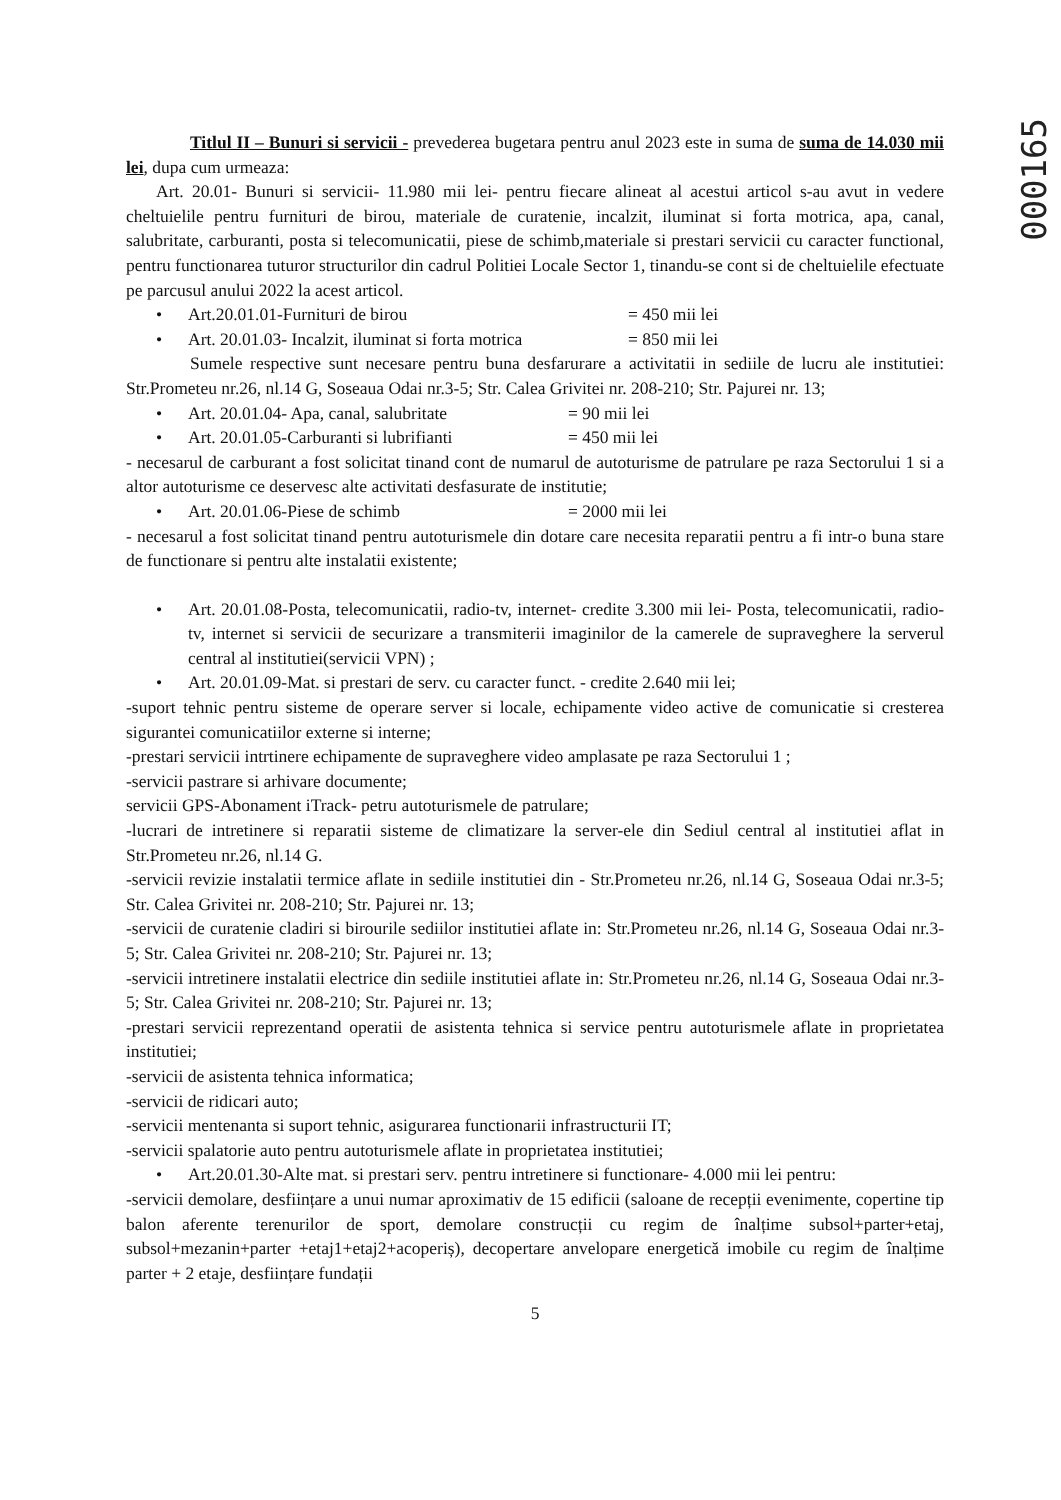000165
Titlul II – Bunuri si servicii - prevederea bugetara pentru anul 2023 este in suma de suma de 14.030 mii lei, dupa cum urmeaza:
Art. 20.01- Bunuri si servicii- 11.980 mii lei- pentru fiecare alineat al acestui articol s-au avut in vedere cheltuielile pentru furnituri de birou, materiale de curatenie, incalzit, iluminat si forta motrica, apa, canal, salubritate, carburanti, posta si telecomunicatii, piese de schimb,materiale si prestari servicii cu caracter functional, pentru functionarea tuturor structurilor din cadrul Politiei Locale Sector 1, tinandu-se cont si de cheltuielile efectuate pe parcusul anului 2022 la acest articol.
• Art.20.01.01-Furnituri de birou = 450 mii lei
• Art. 20.01.03- Incalzit, iluminat si forta motrica = 850 mii lei
Sumele respective sunt necesare pentru buna desfarurare a activitatii in sediile de lucru ale institutiei: Str.Prometeu nr.26, nl.14 G, Soseaua Odai nr.3-5; Str. Calea Grivitei nr. 208-210; Str. Pajurei nr. 13;
• Art. 20.01.04- Apa, canal, salubritate = 90 mii lei
• Art. 20.01.05-Carburanti si lubrifianti = 450 mii lei
- necesarul de carburant a fost solicitat tinand cont de numarul de autoturisme de patrulare pe raza Sectorului 1 si a altor autoturisme ce deservesc alte activitati desfasurate de institutie;
• Art. 20.01.06-Piese de schimb = 2000 mii lei
- necesarul a fost solicitat tinand pentru autoturismele din dotare care necesita reparatii pentru a fi intr-o buna stare de functionare si pentru alte instalatii existente;
• Art. 20.01.08-Posta, telecomunicatii, radio-tv, internet- credite 3.300 mii lei- Posta, telecomunicatii, radio-tv, internet si servicii de securizare a transmiterii imaginilor de la camerele de supraveghere la serverul central al institutiei(servicii VPN) ;
• Art. 20.01.09-Mat. si prestari de serv. cu caracter funct. - credite 2.640 mii lei;
-suport tehnic pentru sisteme de operare server si locale, echipamente video active de comunicatie si cresterea sigurantei comunicatiilor externe si interne;
-prestari servicii intrtinere echipamente de supraveghere video amplasate pe raza Sectorului 1 ;
-servicii pastrare si arhivare documente;
servicii GPS-Abonament iTrack- petru autoturismele de patrulare;
-lucrari de intretinere si reparatii sisteme de climatizare la server-ele din Sediul central al institutiei aflat in Str.Prometeu nr.26, nl.14 G.
-servicii revizie instalatii termice aflate in sediile institutiei din - Str.Prometeu nr.26, nl.14 G, Soseaua Odai nr.3-5; Str. Calea Grivitei nr. 208-210; Str. Pajurei nr. 13;
-servicii de curatenie cladiri si birourile sediilor institutiei aflate in: Str.Prometeu nr.26, nl.14 G, Soseaua Odai nr.3-5; Str. Calea Grivitei nr. 208-210; Str. Pajurei nr. 13;
-servicii intretinere instalatii electrice din sediile institutiei aflate in: Str.Prometeu nr.26, nl.14 G, Soseaua Odai nr.3-5; Str. Calea Grivitei nr. 208-210; Str. Pajurei nr. 13;
-prestari servicii reprezentand operatii de asistenta tehnica si service pentru autoturismele aflate in proprietatea institutiei;
-servicii de asistenta tehnica informatica;
-servicii de ridicari auto;
-servicii mentenanta si suport tehnic, asigurarea functionarii infrastructurii IT;
-servicii spalatorie auto pentru autoturismele aflate in proprietatea institutiei;
• Art.20.01.30-Alte mat. si prestari serv. pentru intretinere si functionare- 4.000 mii lei pentru:
-servicii demolare, desființare a unui numar aproximativ de 15 edificii (saloane de recepții evenimente, copertine tip balon aferente terenurilor de sport, demolare construcții cu regim de înalțime subsol+parter+etaj, subsol+mezanin+parter +etaj1+etaj2+acoperiș), decopertare anvelopare energetică imobile cu regim de înalțime parter + 2 etaje, desființare fundații
5